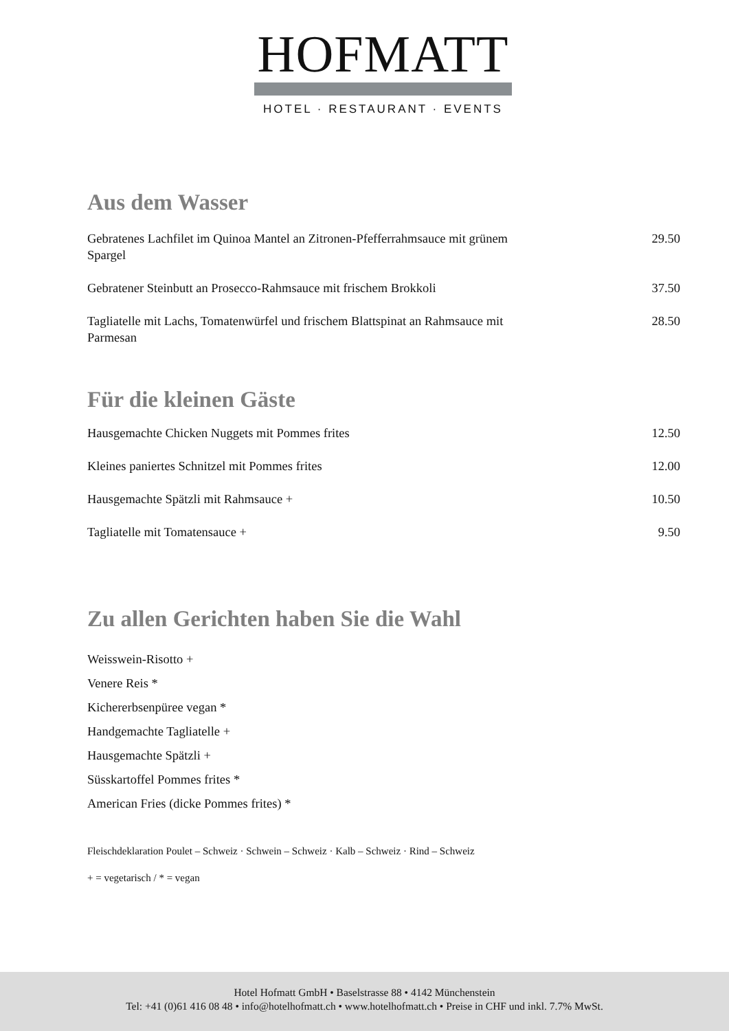HOFMATT
HOTEL · RESTAURANT · EVENTS
Aus dem Wasser
Gebratenes Lachfilet im Quinoa Mantel an Zitronen-Pfefferrahmsauce mit grünem Spargel 29.50
Gebratener Steinbutt an Prosecco-Rahmsauce mit frischem Brokkoli 37.50
Tagliatelle mit Lachs, Tomatenwürfel und frischem Blattspinat an Rahmsauce mit Parmesan 28.50
Für die kleinen Gäste
Hausgemachte Chicken Nuggets mit Pommes frites 12.50
Kleines paniertes Schnitzel mit Pommes frites 12.00
Hausgemachte Spätzli mit Rahmsauce + 10.50
Tagliatelle mit Tomatensauce + 9.50
Zu allen Gerichten haben Sie die Wahl
Weisswein-Risotto +
Venere Reis *
Kichererbsenpüree vegan *
Handgemachte Tagliatelle +
Hausgemachte Spätzli +
Süsskartoffel Pommes frites *
American Fries (dicke Pommes frites) *
Fleischdeklaration Poulet – Schweiz · Schwein – Schweiz · Kalb – Schweiz · Rind – Schweiz
+ = vegetarisch / * = vegan
Hotel Hofmatt GmbH • Baselstrasse 88 • 4142 Münchenstein
Tel: +41 (0)61 416 08 48 • info@hotelhofmatt.ch • www.hotelhofmatt.ch • Preise in CHF und inkl. 7.7% MwSt.